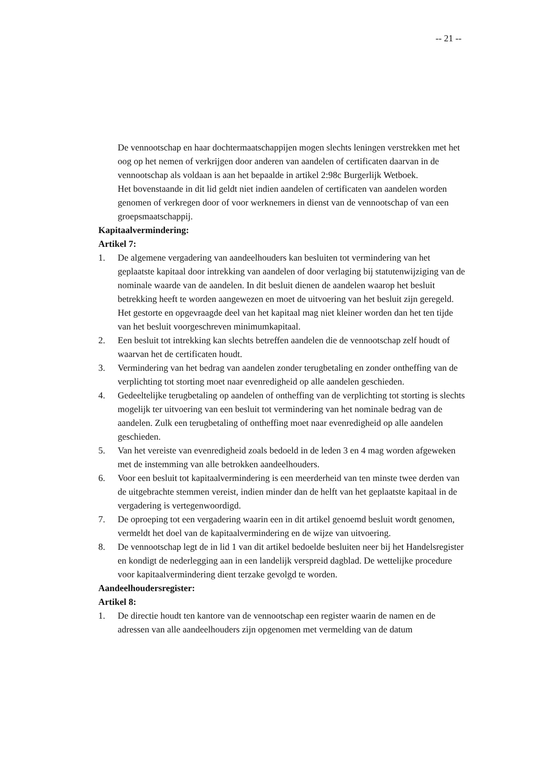-- 21 --
De vennootschap en haar dochtermaatschappijen mogen slechts leningen verstrekken met het oog op het nemen of verkrijgen door anderen van aandelen of certificaten daarvan in de vennootschap als voldaan is aan het bepaalde in artikel 2:98c Burgerlijk Wetboek.
Het bovenstaande in dit lid geldt niet indien aandelen of certificaten van aandelen worden genomen of verkregen door of voor werknemers in dienst van de vennootschap of van een groepsmaatschappij.
Kapitaalvermindering:
Artikel 7:
1. De algemene vergadering van aandeelhouders kan besluiten tot vermindering van het geplaatste kapitaal door intrekking van aandelen of door verlaging bij statutenwijziging van de nominale waarde van de aandelen. In dit besluit dienen de aandelen waarop het besluit betrekking heeft te worden aangewezen en moet de uitvoering van het besluit zijn geregeld. Het gestorte en opgevraagde deel van het kapitaal mag niet kleiner worden dan het ten tijde van het besluit voorgeschreven minimumkapitaal.
2. Een besluit tot intrekking kan slechts betreffen aandelen die de vennootschap zelf houdt of waarvan het de certificaten houdt.
3. Vermindering van het bedrag van aandelen zonder terugbetaling en zonder ontheffing van de verplichting tot storting moet naar evenredigheid op alle aandelen geschieden.
4. Gedeeltelijke terugbetaling op aandelen of ontheffing van de verplichting tot storting is slechts mogelijk ter uitvoering van een besluit tot vermindering van het nominale bedrag van de aandelen. Zulk een terugbetaling of ontheffing moet naar evenredigheid op alle aandelen geschieden.
5. Van het vereiste van evenredigheid zoals bedoeld in de leden 3 en 4 mag worden afgeweken met de instemming van alle betrokken aandeelhouders.
6. Voor een besluit tot kapitaalvermindering is een meerderheid van ten minste twee derden van de uitgebrachte stemmen vereist, indien minder dan de helft van het geplaatste kapitaal in de vergadering is vertegenwoordigd.
7. De oproeping tot een vergadering waarin een in dit artikel genoemd besluit wordt genomen, vermeldt het doel van de kapitaalvermindering en de wijze van uitvoering.
8. De vennootschap legt de in lid 1 van dit artikel bedoelde besluiten neer bij het Handelsregister en kondigt de nederlegging aan in een landelijk verspreid dagblad. De wettelijke procedure voor kapitaalvermindering dient terzake gevolgd te worden.
Aandeelhoudersregister:
Artikel 8:
1. De directie houdt ten kantore van de vennootschap een register waarin de namen en de adressen van alle aandeelhouders zijn opgenomen met vermelding van de datum